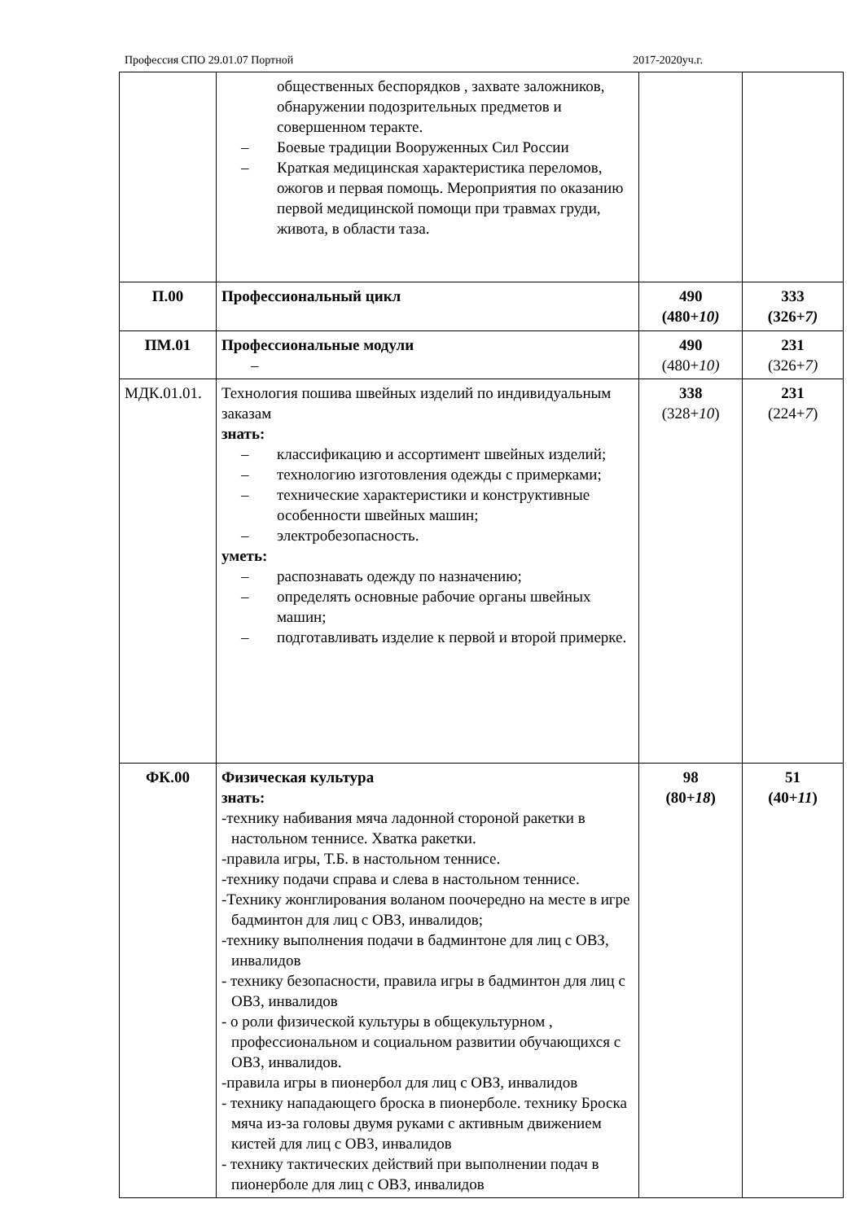Профессия СПО 29.01.07 Портной 2017-2020уч.г.
| | общественных беспорядков , захвате заложников, обнаружении подозрительных предметов и совершенном теракте. – Боевые традиции Вооруженных Сил России – Краткая медицинская характеристика переломов, ожогов и первая помощь. Мероприятия по оказанию первой медицинской помощи при травмах груди, живота, в области таза. | | |
| П.00 | Профессиональный цикл | 490 (480+ 10) | 333 (326+ 7) |
| ПМ.01 | Профессиональные модули – | 490 (480+ 10) | 231 (326+ 7) |
| МДК.01.01. | Технология пошива швейных изделий по индивидуальным заказам знать: – классификацию и ассортимент швейных изделий; – технологию изготовления одежды с примерками; – технические характеристики и конструктивные особенности швейных машин; – электробезопасность. уметь: – распознавать одежду по назначению; – определять основные рабочие органы швейных машин; – подготавливать изделие к первой и второй примерке. | 338 (328+ 10 ) | 231 (224+ 7 ) |
| ФК.00 | Физическая культура знать: -технику набивания мяча ладонной стороной ракетки в настольном теннисе. Хватка ракетки. -правила игры, Т.Б. в настольном теннисе. -технику подачи справа и слева в настольном теннисе. -Технику жонглирования воланом поочередно на месте в игре бадминтон для лиц с ОВЗ, инвалидов; -технику выполнения подачи в бадминтоне для лиц с ОВЗ, инвалидов - технику безопасности, правила игры в бадминтон для лиц с ОВЗ, инвалидов - о роли физической культуры в общекультурном , профессиональном и социальном развитии обучающихся с ОВЗ, инвалидов. -правила игры в пионербол для лиц с ОВЗ, инвалидов - технику нападающего броска в пионерболе. технику Броска мяча из-за головы двумя руками с активным движением кистей для лиц с ОВЗ, инвалидов - технику тактических действий при выполнении подач в пионерболе для лиц с ОВЗ, инвалидов | 98 (80+ 18 ) | 51 (40+ 11 ) |